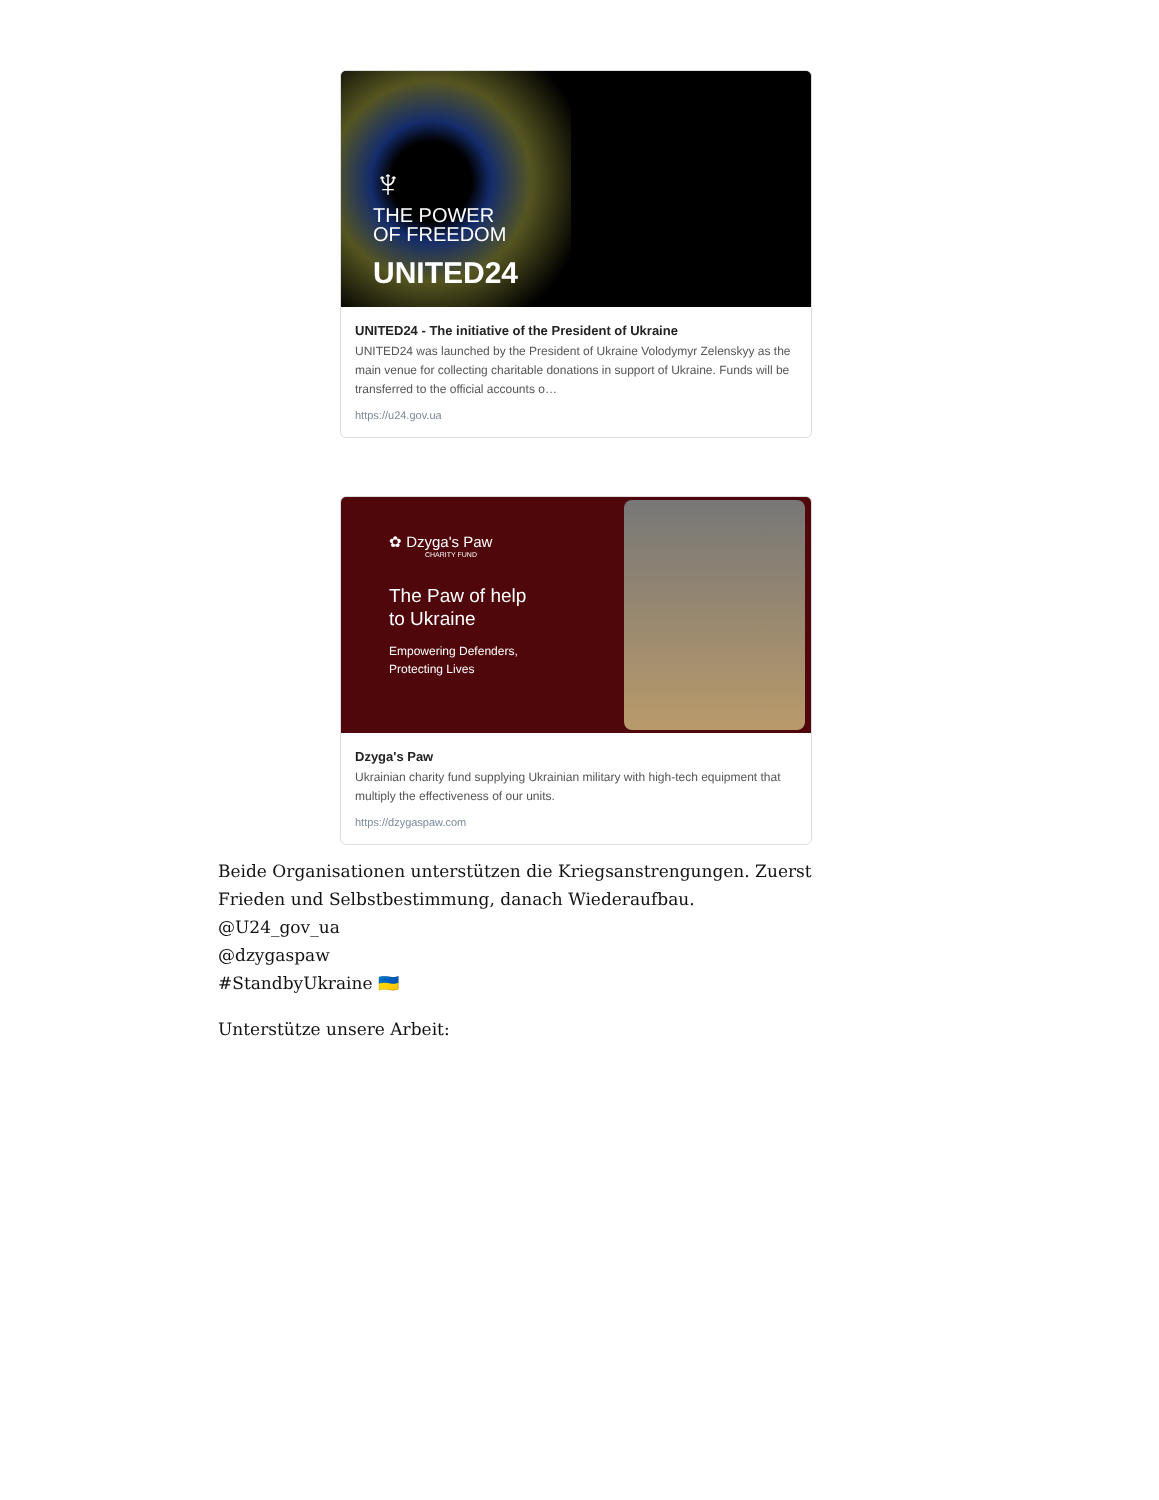♆
THE POWER
OF FREEDOM
UNITED24
UNITED24 - The initiative of the President of Ukraine
UNITED24 was launched by the President of Ukraine Volodymyr Zelenskyy as the main venue for collecting charitable donations in support of Ukraine. Funds will be transferred to the official accounts o…
https://u24.gov.ua
✿ Dzyga's Paw
CHARITY FUND
The Paw of help
to Ukraine
Empowering Defenders,
Protecting Lives
Dzyga's Paw
Ukrainian charity fund supplying Ukrainian military with high-tech equipment that multiply the effectiveness of our units.
https://dzygaspaw.com
Beide Organisationen unterstützen die Kriegsanstrengungen. Zuerst Frieden und Selbstbestimmung, danach Wiederaufbau.
@U24_gov_ua
@dzygaspaw
#StandbyUkraine 🇺🇦
Unterstütze unsere Arbeit: